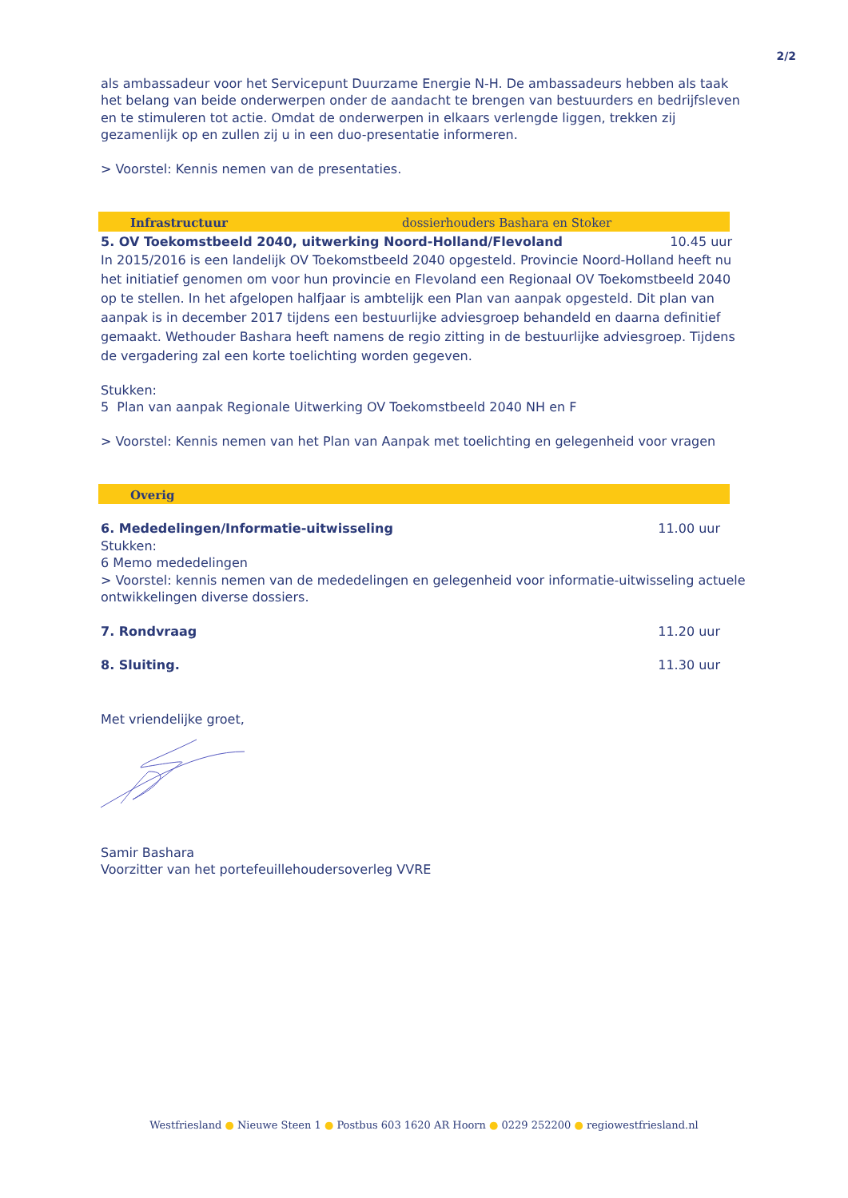2/2
als ambassadeur voor het Servicepunt Duurzame Energie N-H. De ambassadeurs hebben als taak het belang van beide onderwerpen onder de aandacht te brengen van bestuurders en bedrijfsleven en te stimuleren tot actie. Omdat de onderwerpen in elkaars verlengde liggen, trekken zij gezamenlijk op en zullen zij u in een duo-presentatie informeren.
> Voorstel: Kennis nemen van de presentaties.
Infrastructuur dossierhouders Bashara en Stoker
5. OV Toekomstbeeld 2040, uitwerking Noord-Holland/Flevoland 10.45 uur
In 2015/2016 is een landelijk OV Toekomstbeeld 2040 opgesteld. Provincie Noord-Holland heeft nu het initiatief genomen om voor hun provincie en Flevoland een Regionaal OV Toekomstbeeld 2040 op te stellen. In het afgelopen halfjaar is ambtelijk een Plan van aanpak opgesteld. Dit plan van aanpak is in december 2017 tijdens een bestuurlijke adviesgroep behandeld en daarna definitief gemaakt. Wethouder Bashara heeft namens de regio zitting in de bestuurlijke adviesgroep. Tijdens de vergadering zal een korte toelichting worden gegeven.
Stukken:
5 Plan van aanpak Regionale Uitwerking OV Toekomstbeeld 2040 NH en F
> Voorstel: Kennis nemen van het Plan van Aanpak met toelichting en gelegenheid voor vragen
Overig
6. Mededelingen/Informatie-uitwisseling 11.00 uur
Stukken:
6 Memo mededelingen
> Voorstel: kennis nemen van de mededelingen en gelegenheid voor informatie-uitwisseling actuele ontwikkelingen diverse dossiers.
7. Rondvraag 11.20 uur
8. Sluiting. 11.30 uur
Met vriendelijke groet,
Samir Bashara
Voorzitter van het portefeuillehoudersoverleg VVRE
Westfriesland ● Nieuwe Steen 1 ● Postbus 603 1620 AR Hoorn ● 0229 252200 ● regiowestfriesland.nl